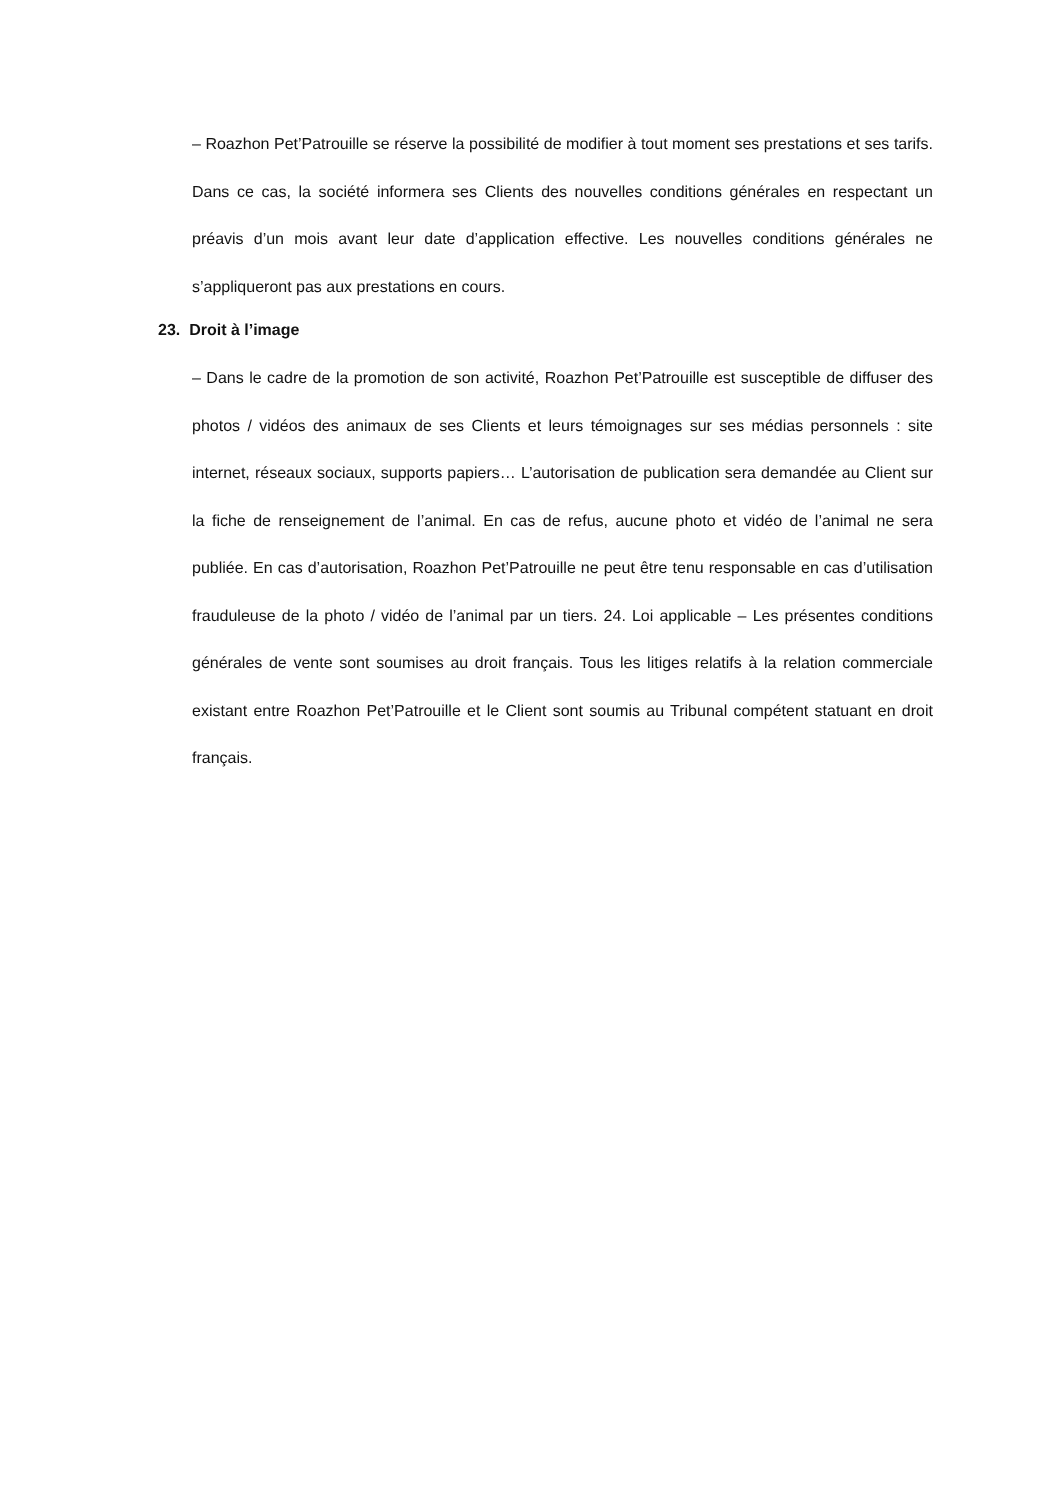– Roazhon Pet’Patrouille se réserve la possibilité de modifier à tout moment ses prestations et ses tarifs. Dans ce cas, la société informera ses Clients des nouvelles conditions générales en respectant un préavis d’un mois avant leur date d’application effective. Les nouvelles conditions générales ne s’appliqueront pas aux prestations en cours.
23. Droit à l’image
– Dans le cadre de la promotion de son activité, Roazhon Pet’Patrouille est susceptible de diffuser des photos / vidéos des animaux de ses Clients et leurs témoignages sur ses médias personnels : site internet, réseaux sociaux, supports papiers… L’autorisation de publication sera demandée au Client sur la fiche de renseignement de l’animal. En cas de refus, aucune photo et vidéo de l’animal ne sera publiée. En cas d’autorisation, Roazhon Pet’Patrouille ne peut être tenu responsable en cas d’utilisation frauduleuse de la photo / vidéo de l’animal par un tiers. 24. Loi applicable – Les présentes conditions générales de vente sont soumises au droit français. Tous les litiges relatifs à la relation commerciale existant entre Roazhon Pet’Patrouille et le Client sont soumis au Tribunal compétent statuant en droit français.